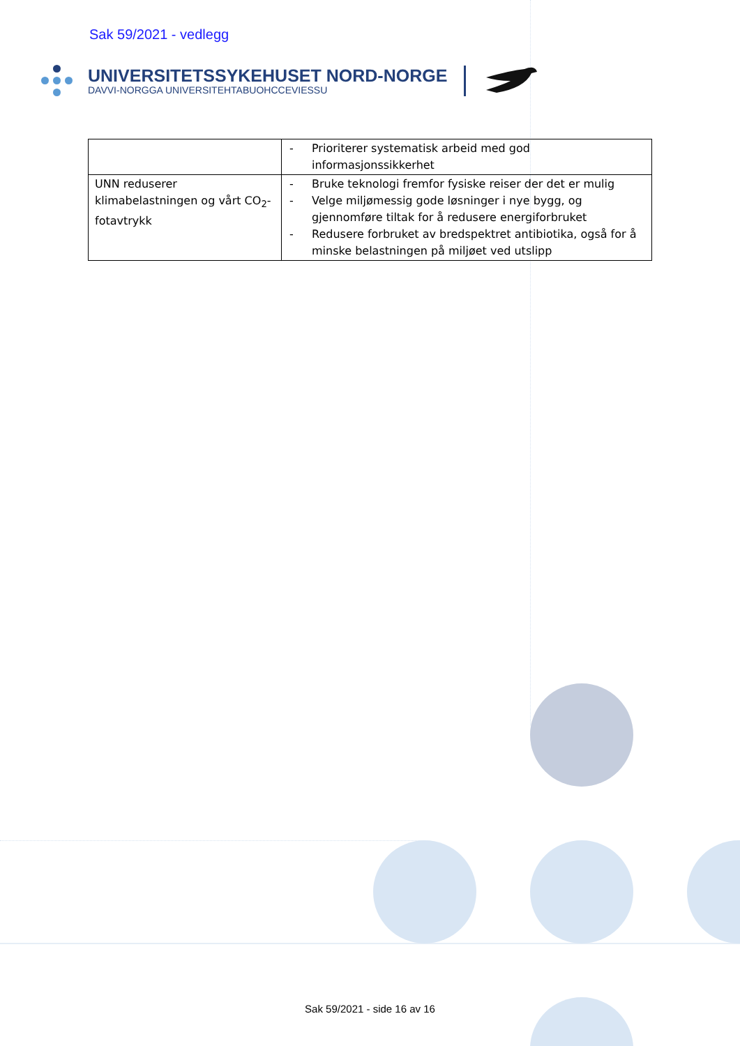Sak 59/2021 - vedlegg
UNIVERSITETSSYKEHUSET NORD-NORGE
DAVVI-NORGGA UNIVERSITEHTABUOHCCEVIESSU
| | - Prioriterer systematisk arbeid med god informasjonssikkerhet |
| UNN reduserer klimabelastningen og vårt CO<sub>2</sub>-fotavtrykk | - Bruke teknologi fremfor fysiske reiser der det er mulig - Velge miljømessig gode løsninger i nye bygg, og gjennomføre tiltak for å redusere energiforbruket - Redusere forbruket av bredspektret antibiotika, også for å minske belastningen på miljøet ved utslipp |
Sak 59/2021 - side 16 av 16